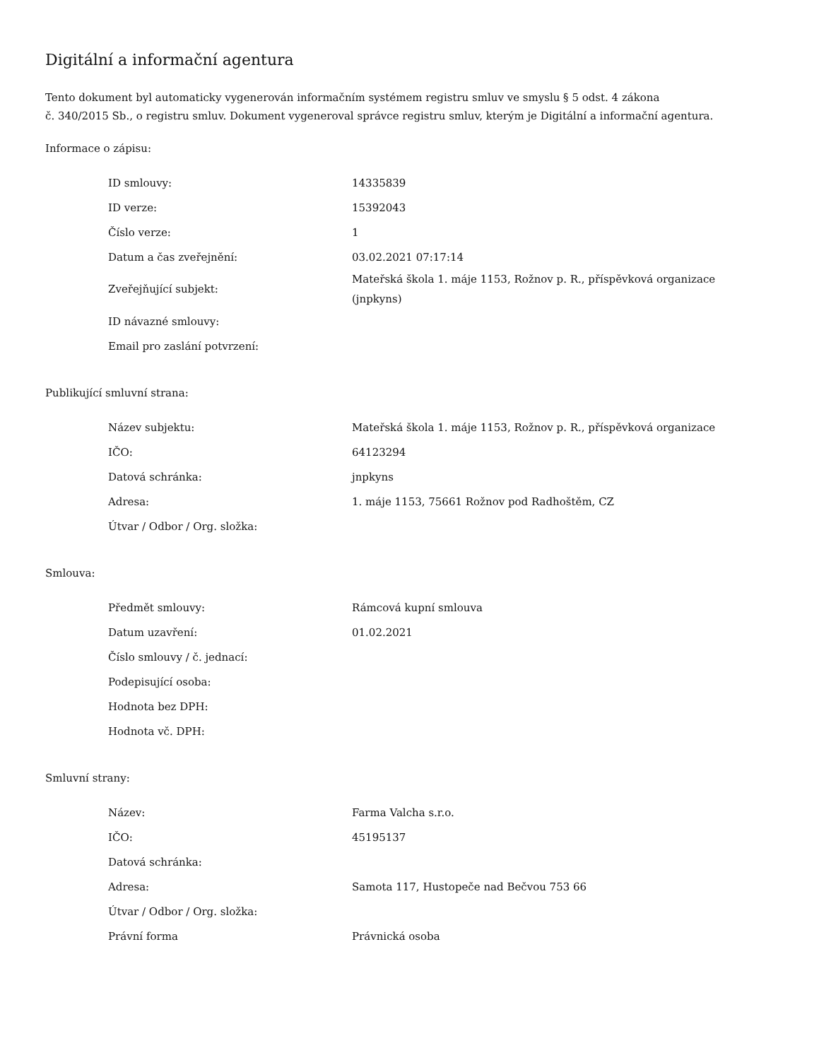Digitální a informační agentura
Tento dokument byl automaticky vygenerován informačním systémem registru smluv ve smyslu § 5 odst. 4 zákona
č. 340/2015 Sb., o registru smluv. Dokument vygeneroval správce registru smluv, kterým je Digitální a informační agentura.
Informace o zápisu:
| ID smlouvy: | 14335839 |
| ID verze: | 15392043 |
| Číslo verze: | 1 |
| Datum a čas zveřejnění: | 03.02.2021 07:17:14 |
| Zveřejňující subjekt: | Mateřská škola 1. máje 1153, Rožnov p. R., příspěvková organizace (jnpkyns) |
| ID návazné smlouvy: | |
| Email pro zaslání potvrzení: | |
Publikující smluvní strana:
| Název subjektu: | Mateřská škola 1. máje 1153, Rožnov p. R., příspěvková organizace |
| IČO: | 64123294 |
| Datová schránka: | jnpkyns |
| Adresa: | 1. máje 1153, 75661 Rožnov pod Radhoštěm, CZ |
| Útvar / Odbor / Org. složka: | |
Smlouva:
| Předmět smlouvy: | Rámcová kupní smlouva |
| Datum uzavření: | 01.02.2021 |
| Číslo smlouvy / č. jednací: | |
| Podepisující osoba: | |
| Hodnota bez DPH: | |
| Hodnota vč. DPH: | |
Smluvní strany:
| Název: | Farma Valcha s.r.o. |
| IČO: | 45195137 |
| Datová schránka: | |
| Adresa: | Samota 117, Hustopeče nad Bečvou 753 66 |
| Útvar / Odbor / Org. složka: | |
| Právní forma | Právnická osoba |